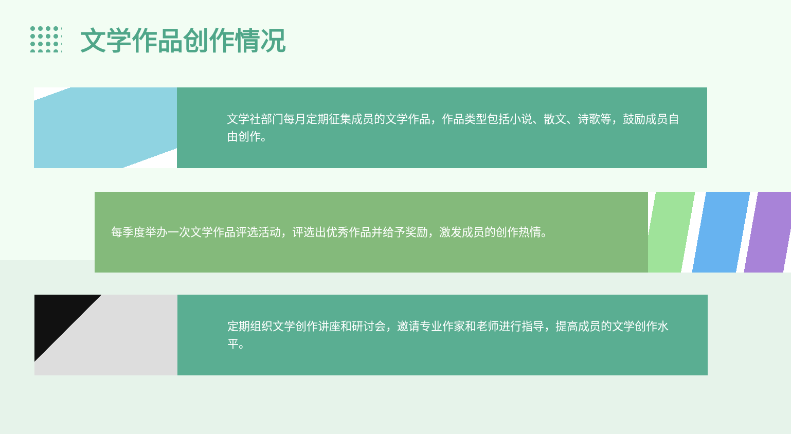文学作品创作情况
文学社部门每月定期征集成员的文学作品，作品类型包括小说、散文、诗歌等，鼓励成员自由创作。
每季度举办一次文学作品评选活动，评选出优秀作品并给予奖励，激发成员的创作热情。
定期组织文学创作讲座和研讨会，邀请专业作家和老师进行指导，提高成员的文学创作水平。